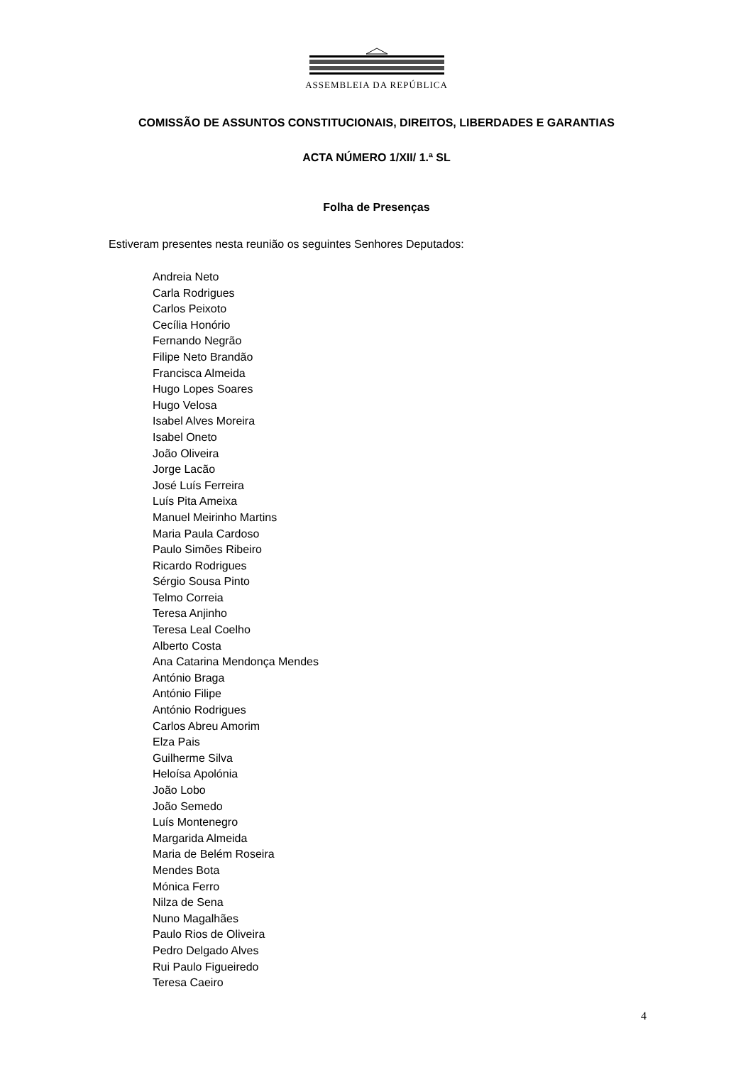ASSEMBLEIA DA REPÚBLICA
COMISSÃO DE ASSUNTOS CONSTITUCIONAIS, DIREITOS, LIBERDADES E GARANTIAS
ACTA NÚMERO 1/XII/ 1.ª SL
Folha de Presenças
Estiveram presentes nesta reunião os seguintes Senhores Deputados:
Andreia Neto
Carla Rodrigues
Carlos Peixoto
Cecília Honório
Fernando Negrão
Filipe Neto Brandão
Francisca Almeida
Hugo Lopes Soares
Hugo Velosa
Isabel Alves Moreira
Isabel Oneto
João Oliveira
Jorge Lacão
José Luís Ferreira
Luís Pita Ameixa
Manuel Meirinho Martins
Maria Paula Cardoso
Paulo Simões Ribeiro
Ricardo Rodrigues
Sérgio Sousa Pinto
Telmo Correia
Teresa Anjinho
Teresa Leal Coelho
Alberto Costa
Ana Catarina Mendonça Mendes
António Braga
António Filipe
António Rodrigues
Carlos Abreu Amorim
Elza Pais
Guilherme Silva
Heloísa Apolónia
João Lobo
João Semedo
Luís Montenegro
Margarida Almeida
Maria de Belém Roseira
Mendes Bota
Mónica Ferro
Nilza de Sena
Nuno Magalhães
Paulo Rios de Oliveira
Pedro Delgado Alves
Rui Paulo Figueiredo
Teresa Caeiro
4